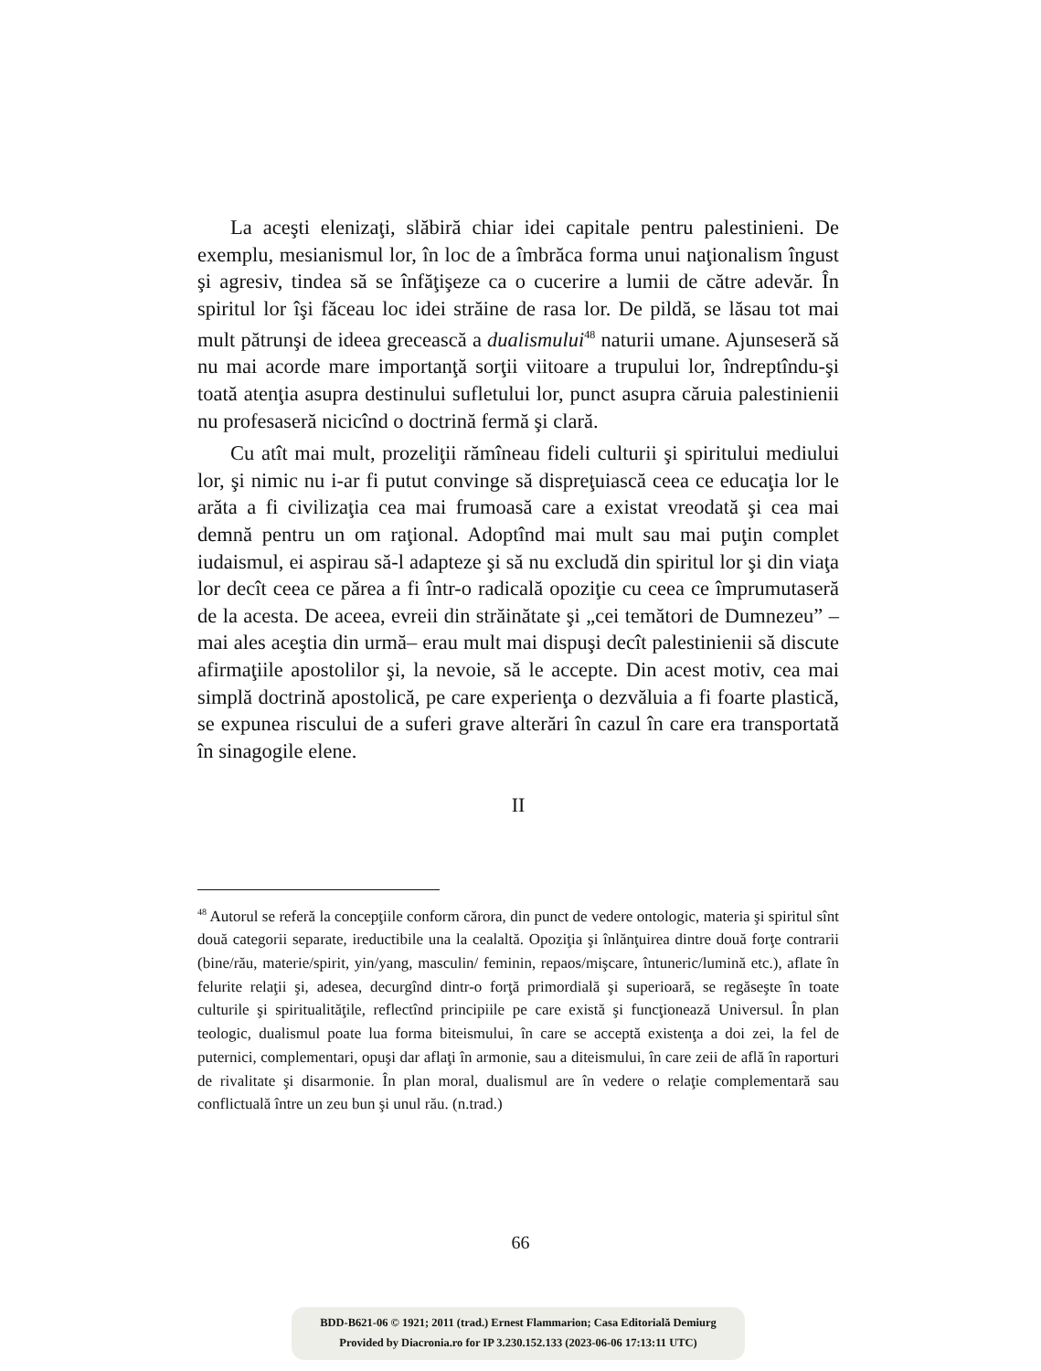La aceşti elenizaţi, slăbiră chiar idei capitale pentru palestinieni. De exemplu, mesianismul lor, în loc de a îmbrăca forma unui naţionalism îngust şi agresiv, tindea să se înfăţişeze ca o cucerire a lumii de către adevăr. În spiritul lor îşi făceau loc idei străine de rasa lor. De pildă, se lăsau tot mai mult pătrunşi de ideea grecească a dualismului<sup>48</sup> naturii umane. Ajunseseră să nu mai acorde mare importanţă sorţii viitoare a trupului lor, îndreptîndu-şi toată atenţia asupra destinului sufletului lor, punct asupra căruia palestinienii nu profesaseră nicicînd o doctrină fermă şi clară.
Cu atît mai mult, prozeliţii rămîneau fideli culturii şi spiritului mediului lor, şi nimic nu i-ar fi putut convinge să dispreţuiască ceea ce educaţia lor le arăta a fi civilizaţia cea mai frumoasă care a existat vreodată şi cea mai demnă pentru un om raţional. Adoptînd mai mult sau mai puţin complet iudaismul, ei aspirau să-l adapteze şi să nu excludă din spiritul lor şi din viaţa lor decît ceea ce părea a fi într-o radicală opoziţie cu ceea ce împrumutaseră de la acesta. De aceea, evreii din străinătate şi „cei temători de Dumnezeu” –mai ales aceştia din urmă– erau mult mai dispuşi decît palestinienii să discute afirmaţiile apostolilor şi, la nevoie, să le accepte. Din acest motiv, cea mai simplă doctrină apostolică, pe care experienţa o dezvăluia a fi foarte plastică, se expunea riscului de a suferi grave alterări în cazul în care era transportată în sinagogile elene.
II
<sup>48</sup> Autorul se referă la concepţiile conform cărora, din punct de vedere ontologic, materia şi spiritul sînt două categorii separate, ireductibile una la cealaltă. Opoziţia şi înlănţuirea dintre două forţe contrarii (bine/rău, materie/spirit, yin/yang, masculin/ feminin, repaos/mişcare, întuneric/lumină etc.), aflate în felurite relaţii şi, adesea, decurgînd dintr-o forţă primordială şi superioară, se regăseşte în toate culturile şi spiritualităţile, reflectînd principiile pe care există şi funcţionează Universul. În plan teologic, dualismul poate lua forma biteismului, în care se acceptă existenţa a doi zei, la fel de puternici, complementari, opuşi dar aflaţi în armonie, sau a diteismului, în care zeii de află în raporturi de rivalitate şi disarmonie. În plan moral, dualismul are în vedere o relaţie complementară sau conflictuală între un zeu bun şi unul rău. (n.trad.)
66
BDD-B621-06 © 1921; 2011 (trad.) Ernest Flammarion; Casa Editorială Demiurg
Provided by Diacronia.ro for IP 3.230.152.133 (2023-06-06 17:13:11 UTC)